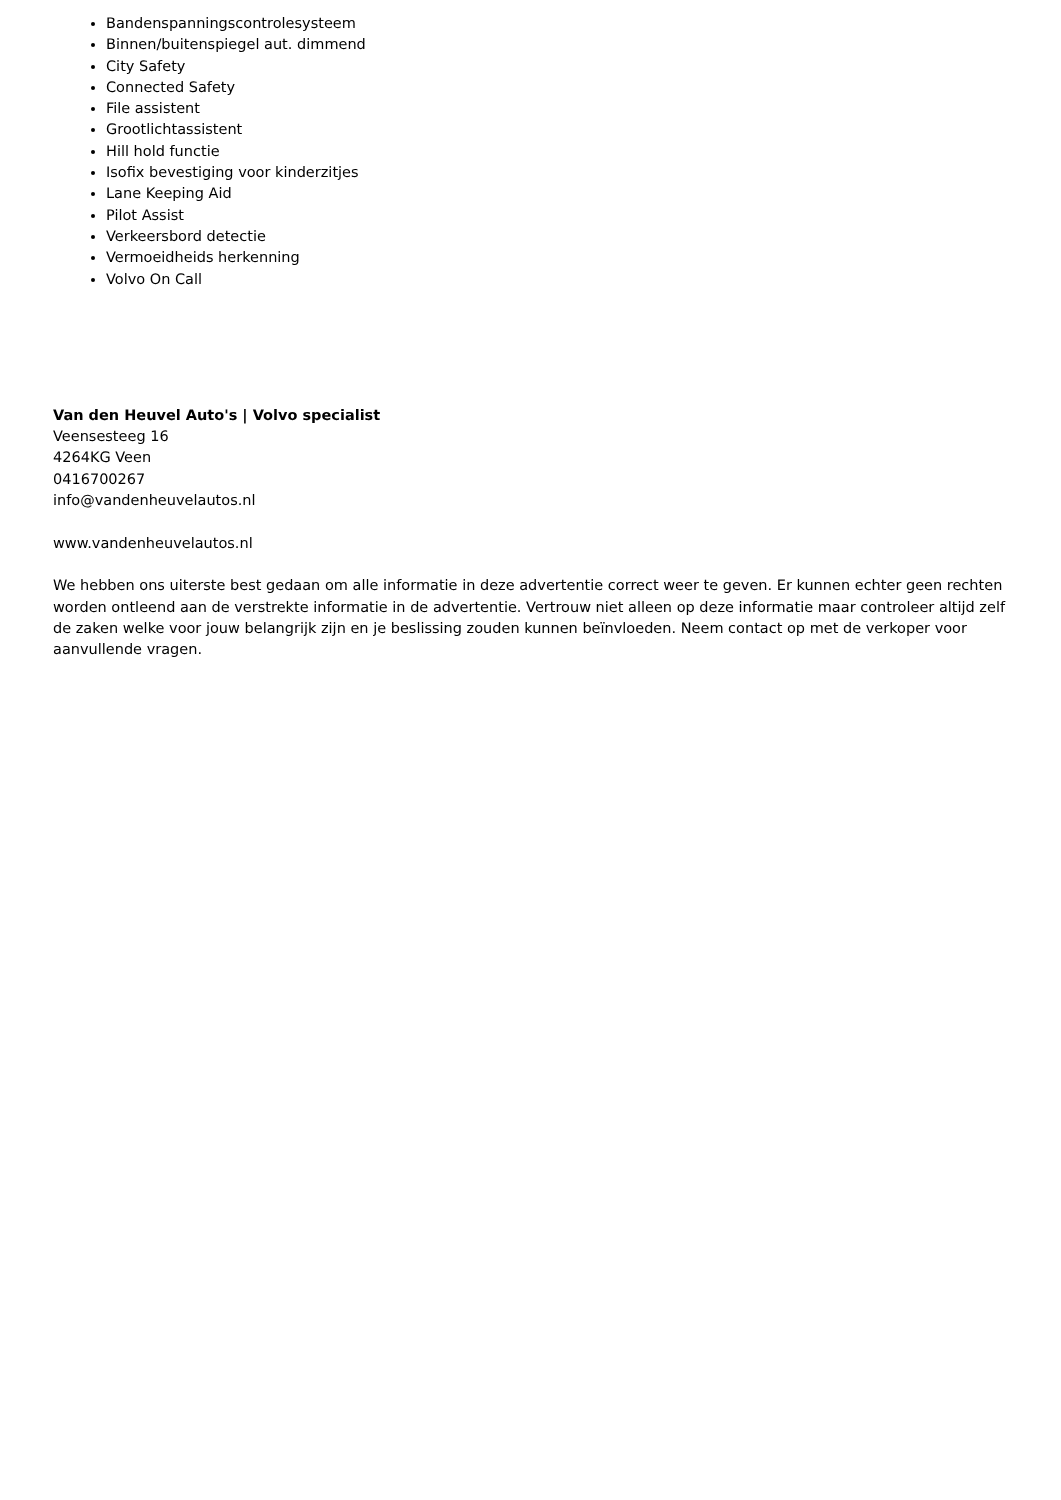Bandenspanningscontrolesysteem
Binnen/buitenspiegel aut. dimmend
City Safety
Connected Safety
File assistent
Grootlichtassistent
Hill hold functie
Isofix bevestiging voor kinderzitjes
Lane Keeping Aid
Pilot Assist
Verkeersbord detectie
Vermoeidheids herkenning
Volvo On Call
Van den Heuvel Auto's | Volvo specialist
Veensesteeg 16
4264KG Veen
0416700267
info@vandenheuvelautos.nl
www.vandenheuvelautos.nl
We hebben ons uiterste best gedaan om alle informatie in deze advertentie correct weer te geven. Er kunnen echter geen rechten worden ontleend aan de verstrekte informatie in de advertentie. Vertrouw niet alleen op deze informatie maar controleer altijd zelf de zaken welke voor jouw belangrijk zijn en je beslissing zouden kunnen beïnvloeden. Neem contact op met de verkoper voor aanvullende vragen.